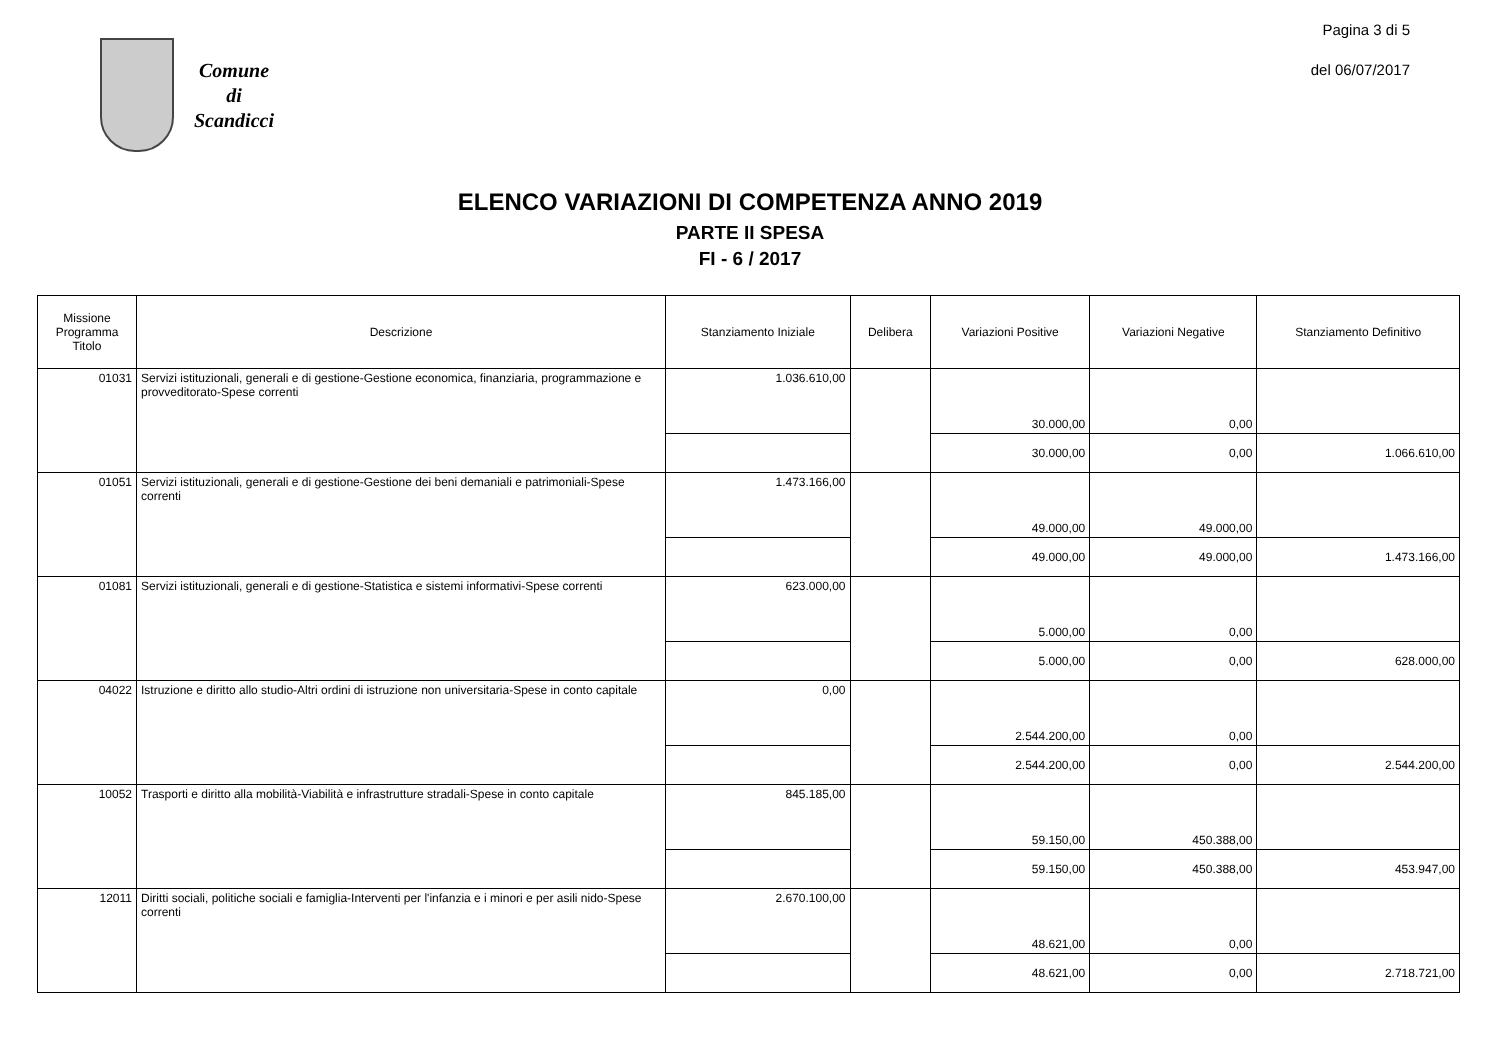Comune
di
Scandicci
Pagina 3 di 5
del 06/07/2017
ELENCO VARIAZIONI DI COMPETENZA ANNO 2019
PARTE II SPESA
FI - 6 / 2017
| Missione Programma Titolo | Descrizione | Stanziamento Iniziale | Delibera | Variazioni Positive | Variazioni Negative | Stanziamento Definitivo |
| --- | --- | --- | --- | --- | --- | --- |
| 01031 | Servizi istituzionali, generali e di gestione-Gestione economica, finanziaria, programmazione e provveditorato-Spese correnti | 1.036.610,00 | | 30.000,00 | 0,00 | |
| | | | | 30.000,00 | 0,00 | 1.066.610,00 |
| 01051 | Servizi istituzionali, generali e di gestione-Gestione dei beni demaniali e patrimoniali-Spese correnti | 1.473.166,00 | | 49.000,00 | 49.000,00 | |
| | | | | 49.000,00 | 49.000,00 | 1.473.166,00 |
| 01081 | Servizi istituzionali, generali e di gestione-Statistica e sistemi informativi-Spese correnti | 623.000,00 | | 5.000,00 | 0,00 | |
| | | | | 5.000,00 | 0,00 | 628.000,00 |
| 04022 | Istruzione e diritto allo studio-Altri ordini di istruzione non universitaria-Spese in conto capitale | 0,00 | | 2.544.200,00 | 0,00 | |
| | | | | 2.544.200,00 | 0,00 | 2.544.200,00 |
| 10052 | Trasporti e diritto alla mobilità-Viabilità e infrastrutture stradali-Spese in conto capitale | 845.185,00 | | 59.150,00 | 450.388,00 | |
| | | | | 59.150,00 | 450.388,00 | 453.947,00 |
| 12011 | Diritti sociali, politiche sociali e famiglia-Interventi per l'infanzia e i minori e per asili nido-Spese correnti | 2.670.100,00 | | 48.621,00 | 0,00 | |
| | | | | 48.621,00 | 0,00 | 2.718.721,00 |